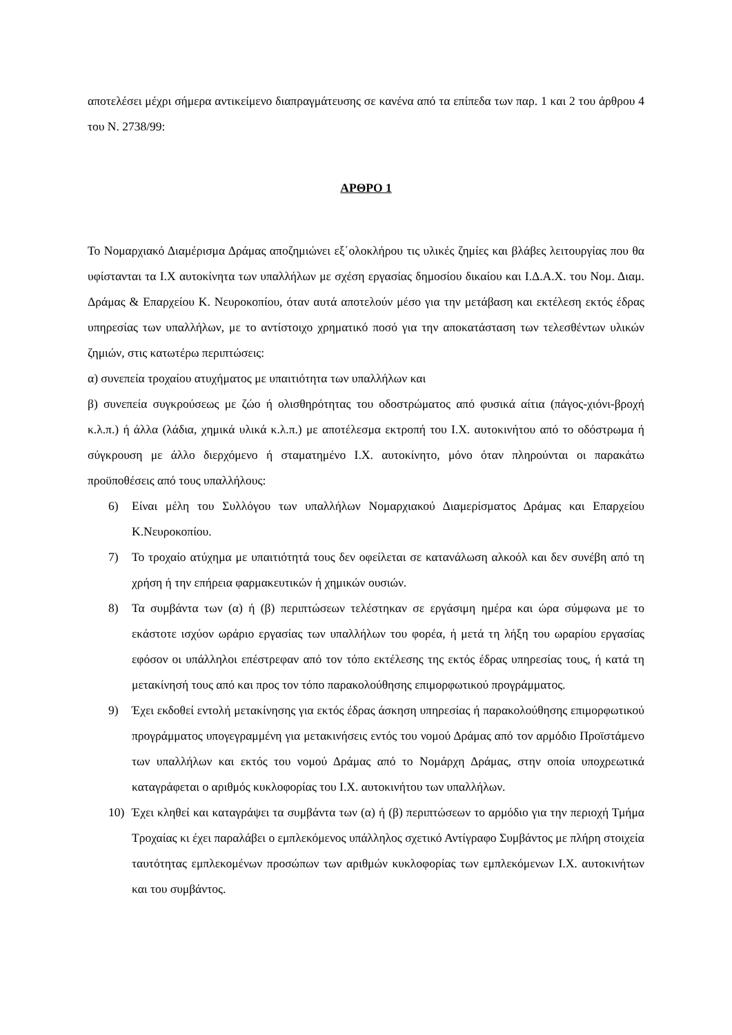αποτελέσει μέχρι σήμερα αντικείμενο διαπραγμάτευσης σε κανένα από τα επίπεδα των παρ. 1 και 2 του άρθρου 4 του Ν. 2738/99:
ΑΡΘΡΟ 1
Το Νομαρχιακό Διαμέρισμα Δράμας αποζημιώνει εξ΄ολοκλήρου τις υλικές ζημίες και βλάβες λειτουργίας που θα υφίστανται τα Ι.Χ αυτοκίνητα των υπαλλήλων με σχέση εργασίας δημοσίου δικαίου και Ι.Δ.Α.Χ. του Νομ. Διαμ. Δράμας & Επαρχείου Κ. Νευροκοπίου, όταν αυτά αποτελούν μέσο για την μετάβαση και εκτέλεση εκτός έδρας υπηρεσίας των υπαλλήλων, με το αντίστοιχο χρηματικό ποσό για την αποκατάσταση των τελεσθέντων υλικών ζημιών, στις κατωτέρω περιπτώσεις:
α) συνεπεία τροχαίου ατυχήματος με υπαιτιότητα των υπαλλήλων και
β) συνεπεία συγκρούσεως με ζώο ή ολισθηρότητας του οδοστρώματος από φυσικά αίτια (πάγος-χιόνι-βροχή κ.λ.π.) ή άλλα (λάδια, χημικά υλικά κ.λ.π.) με αποτέλεσμα εκτροπή του Ι.Χ. αυτοκινήτου από το οδόστρωμα ή σύγκρουση με άλλο διερχόμενο ή σταματημένο Ι.Χ. αυτοκίνητο, μόνο όταν πληρούνται οι παρακάτω προϋποθέσεις από τους υπαλλήλους:
6) Είναι μέλη του Συλλόγου των υπαλλήλων Νομαρχιακού Διαμερίσματος Δράμας και Επαρχείου Κ.Νευροκοπίου.
7) Το τροχαίο ατύχημα με υπαιτιότητά τους δεν οφείλεται σε κατανάλωση αλκοόλ και δεν συνέβη από τη χρήση ή την επήρεια φαρμακευτικών ή χημικών ουσιών.
8) Τα συμβάντα των (α) ή (β) περιπτώσεων τελέστηκαν σε εργάσιμη ημέρα και ώρα σύμφωνα με το εκάστοτε ισχύον ωράριο εργασίας των υπαλλήλων του φορέα, ή μετά τη λήξη του ωραρίου εργασίας εφόσον οι υπάλληλοι επέστρεφαν από τον τόπο εκτέλεσης της εκτός έδρας υπηρεσίας τους, ή κατά τη μετακίνησή τους από και προς τον τόπο παρακολούθησης επιμορφωτικού προγράμματος.
9) Έχει εκδοθεί εντολή μετακίνησης για εκτός έδρας άσκηση υπηρεσίας ή παρακολούθησης επιμορφωτικού προγράμματος υπογεγραμμένη για μετακινήσεις εντός του νομού Δράμας από τον αρμόδιο Προϊστάμενο των υπαλλήλων και εκτός του νομού Δράμας από το Νομάρχη Δράμας, στην οποία υποχρεωτικά καταγράφεται ο αριθμός κυκλοφορίας του Ι.Χ. αυτοκινήτου των υπαλλήλων.
10) Έχει κληθεί και καταγράψει τα συμβάντα των (α) ή (β) περιπτώσεων το αρμόδιο για την περιοχή Τμήμα Τροχαίας κι έχει παραλάβει ο εμπλεκόμενος υπάλληλος σχετικό Αντίγραφο Συμβάντος με πλήρη στοιχεία ταυτότητας εμπλεκομένων προσώπων των αριθμών κυκλοφορίας των εμπλεκόμενων Ι.Χ. αυτοκινήτων και του συμβάντος.